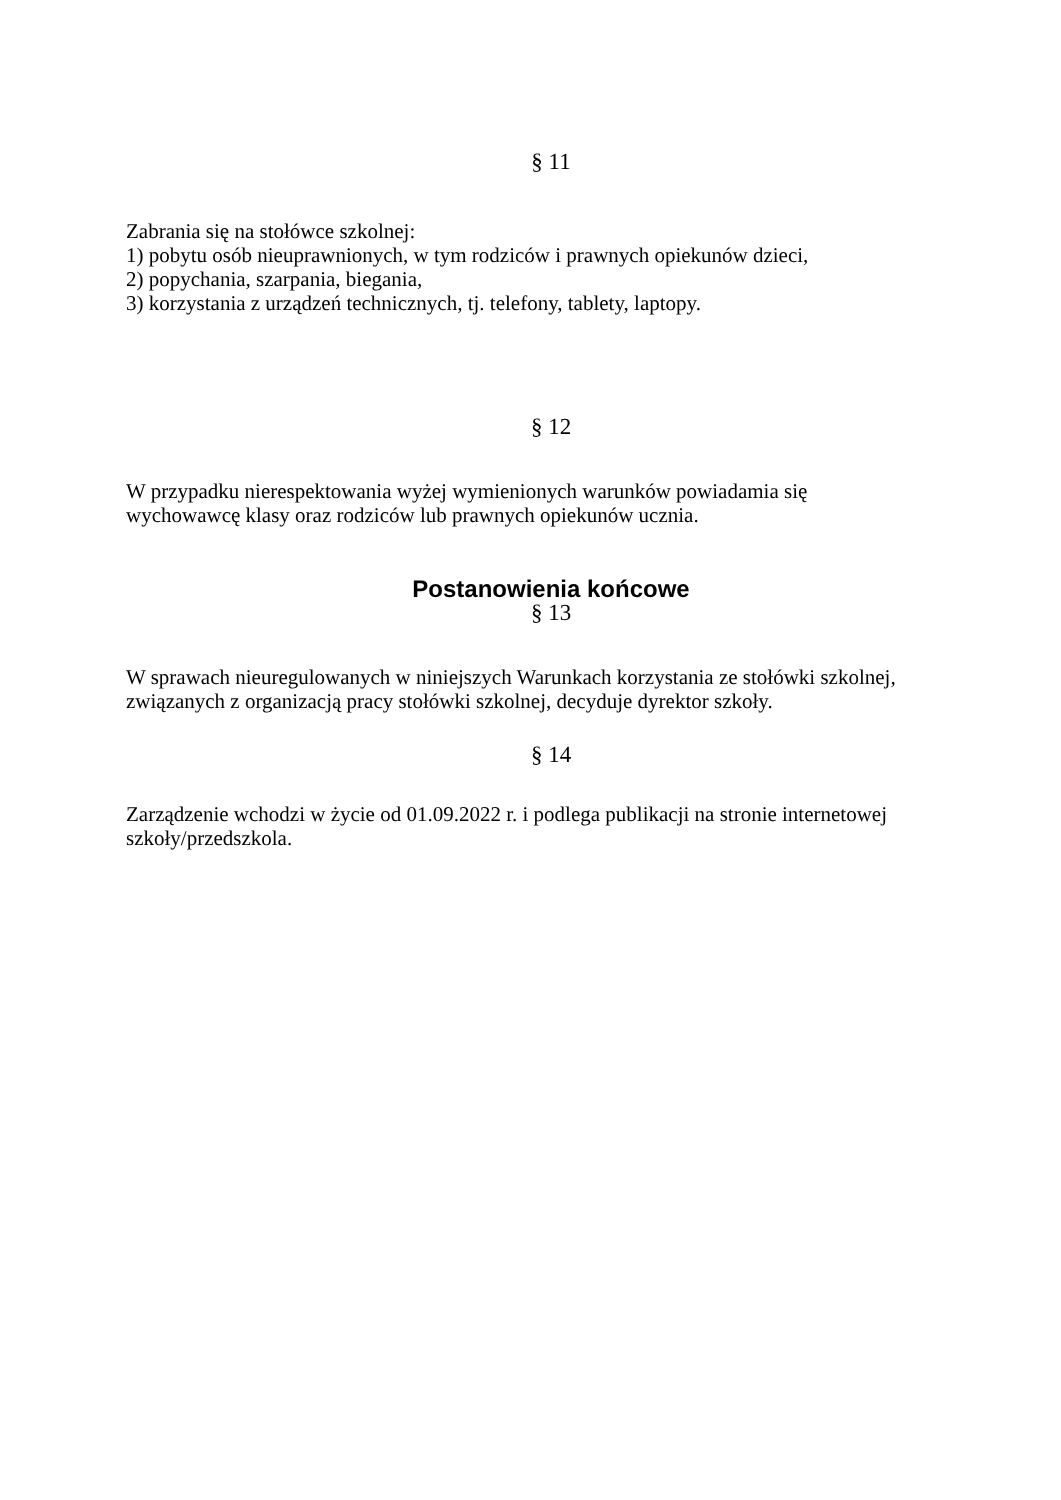§ 11
Zabrania się na stołówce szkolnej:
1) pobytu osób nieuprawnionych, w tym rodziców i prawnych opiekunów dzieci,
2) popychania, szarpania, biegania,
3) korzystania z urządzeń technicznych, tj. telefony, tablety, laptopy.
§ 12
W przypadku nierespektowania wyżej wymienionych warunków powiadamia się
wychowawcę klasy oraz rodziców lub prawnych opiekunów ucznia.
Postanowienia końcowe
§ 13
W sprawach nieuregulowanych w niniejszych Warunkach korzystania ze stołówki szkolnej,
związanych z organizacją pracy stołówki szkolnej, decyduje dyrektor szkoły.
§ 14
Zarządzenie wchodzi w życie od 01.09.2022 r. i podlega publikacji na stronie internetowej
szkoły/przedszkola.